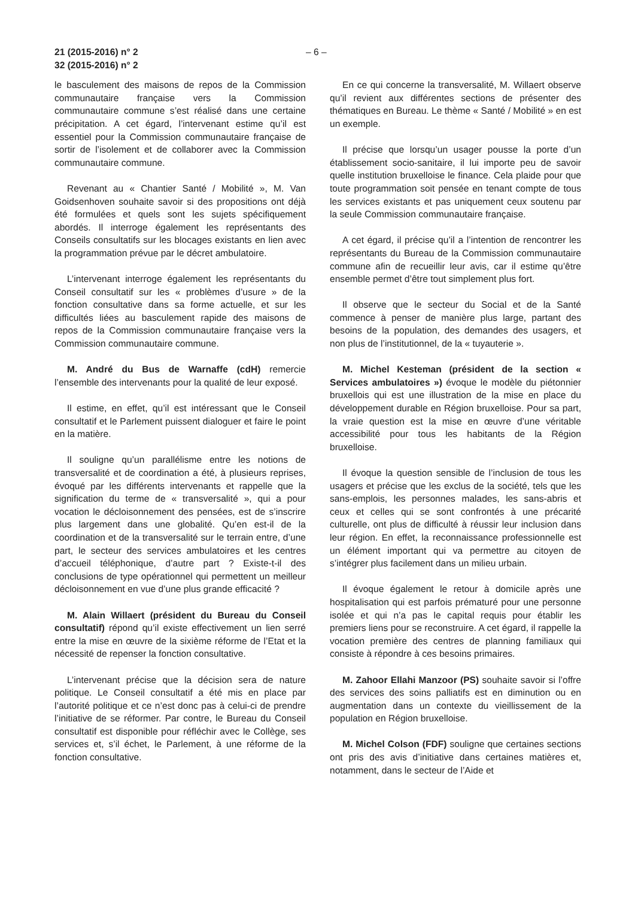21 (2015-2016) n° 2
32 (2015-2016) n° 2
– 6 –
le basculement des maisons de repos de la Commission communautaire française vers la Commission communautaire commune s’est réalisé dans une certaine précipitation. A cet égard, l’intervenant estime qu’il est essentiel pour la Commission communautaire française de sortir de l’isolement et de collaborer avec la Commission communautaire commune.
Revenant au « Chantier Santé / Mobilité », M. Van Goidsenhoven souhaite savoir si des propositions ont déjà été formulées et quels sont les sujets spécifiquement abordés. Il interroge également les représentants des Conseils consultatifs sur les blocages existants en lien avec la programmation prévue par le décret ambulatoire.
L’intervenant interroge également les représentants du Conseil consultatif sur les « problèmes d’usure » de la fonction consultative dans sa forme actuelle, et sur les difficultés liées au basculement rapide des maisons de repos de la Commission communautaire française vers la Commission communautaire commune.
M. André du Bus de Warnaffe (cdH) remercie l’ensemble des intervenants pour la qualité de leur exposé.
Il estime, en effet, qu’il est intéressant que le Conseil consultatif et le Parlement puissent dialoguer et faire le point en la matière.
Il souligne qu’un parallélisme entre les notions de transversalité et de coordination a été, à plusieurs reprises, évoqué par les différents intervenants et rappelle que la signification du terme de « transversalité », qui a pour vocation le décloisonnement des pensées, est de s’inscrire plus largement dans une globalité. Qu’en est-il de la coordination et de la transversalité sur le terrain entre, d’une part, le secteur des services ambulatoires et les centres d’accueil téléphonique, d’autre part ? Existe-t-il des conclusions de type opérationnel qui permettent un meilleur décloisonnement en vue d’une plus grande efficacité ?
M. Alain Willaert (président du Bureau du Conseil consultatif) répond qu’il existe effectivement un lien serré entre la mise en œuvre de la sixième réforme de l’Etat et la nécessité de repenser la fonction consultative.
L’intervenant précise que la décision sera de nature politique. Le Conseil consultatif a été mis en place par l’autorité politique et ce n’est donc pas à celui-ci de prendre l’initiative de se réformer. Par contre, le Bureau du Conseil consultatif est disponible pour réfléchir avec le Collège, ses services et, s’il échet, le Parlement, à une réforme de la fonction consultative.
En ce qui concerne la transversalité, M. Willaert observe qu’il revient aux différentes sections de présenter des thématiques en Bureau. Le thème « Santé / Mobilité » en est un exemple.
Il précise que lorsqu’un usager pousse la porte d’un établissement socio-sanitaire, il lui importe peu de savoir quelle institution bruxelloise le finance. Cela plaide pour que toute programmation soit pensée en tenant compte de tous les services existants et pas uniquement ceux soutenu par la seule Commission communautaire française.
A cet égard, il précise qu’il a l’intention de rencontrer les représentants du Bureau de la Commission communautaire commune afin de recueillir leur avis, car il estime qu’être ensemble permet d’être tout simplement plus fort.
Il observe que le secteur du Social et de la Santé commence à penser de manière plus large, partant des besoins de la population, des demandes des usagers, et non plus de l’institutionnel, de la « tuyauterie ».
M. Michel Kesteman (président de la section « Services ambulatoires ») évoque le modèle du piétonnier bruxellois qui est une illustration de la mise en place du développement durable en Région bruxelloise. Pour sa part, la vraie question est la mise en œuvre d’une véritable accessibilité pour tous les habitants de la Région bruxelloise.
Il évoque la question sensible de l’inclusion de tous les usagers et précise que les exclus de la société, tels que les sans-emplois, les personnes malades, les sans-abris et ceux et celles qui se sont confrontés à une précarité culturelle, ont plus de difficulté à réussir leur inclusion dans leur région. En effet, la reconnaissance professionnelle est un élément important qui va permettre au citoyen de s’intégrer plus facilement dans un milieu urbain.
Il évoque également le retour à domicile après une hospitalisation qui est parfois prématuré pour une personne isolée et qui n’a pas le capital requis pour établir les premiers liens pour se reconstruire. A cet égard, il rappelle la vocation première des centres de planning familiaux qui consiste à répondre à ces besoins primaires.
M. Zahoor Ellahi Manzoor (PS) souhaite savoir si l’offre des services des soins palliatifs est en diminution ou en augmentation dans un contexte du vieillissement de la population en Région bruxelloise.
M. Michel Colson (FDF) souligne que certaines sections ont pris des avis d’initiative dans certaines matières et, notamment, dans le secteur de l’Aide et